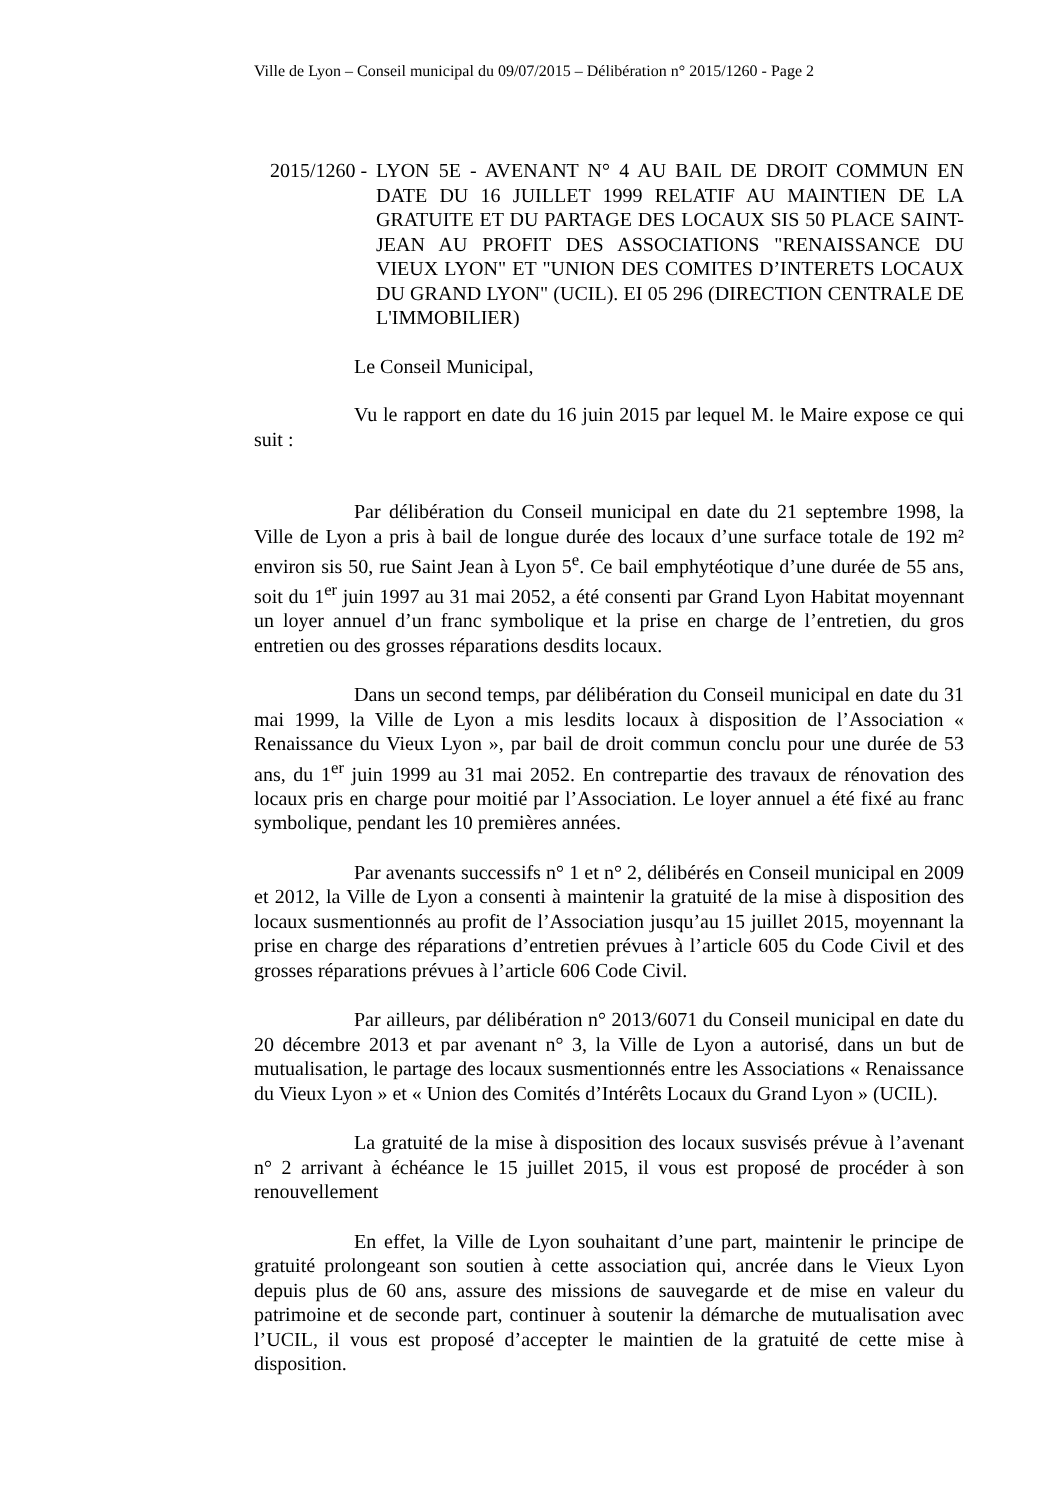Ville de Lyon – Conseil municipal du 09/07/2015 – Délibération n° 2015/1260 - Page 2
2015/1260 -
LYON 5E - AVENANT N° 4 AU BAIL DE DROIT COMMUN EN DATE DU 16 JUILLET 1999 RELATIF AU MAINTIEN DE LA GRATUITE ET DU PARTAGE DES LOCAUX SIS 50 PLACE SAINT-JEAN AU PROFIT DES ASSOCIATIONS "RENAISSANCE DU VIEUX LYON" ET "UNION DES COMITES D’INTERETS LOCAUX DU GRAND LYON" (UCIL). EI 05 296 (DIRECTION CENTRALE DE L'IMMOBILIER)
Le Conseil Municipal,
Vu le rapport en date du 16 juin 2015 par lequel M. le Maire expose ce qui suit :
Par délibération du Conseil municipal en date du 21 septembre 1998, la Ville de Lyon a pris à bail de longue durée des locaux d’une surface totale de 192 m² environ sis 50, rue Saint Jean à Lyon 5<sup>e</sup>. Ce bail emphytéotique d’une durée de 55 ans, soit du 1<sup>er</sup> juin 1997 au 31 mai 2052, a été consenti par Grand Lyon Habitat moyennant un loyer annuel d’un franc symbolique et la prise en charge de l’entretien, du gros entretien ou des grosses réparations desdits locaux.
Dans un second temps, par délibération du Conseil municipal en date du 31 mai 1999, la Ville de Lyon a mis lesdits locaux à disposition de l’Association « Renaissance du Vieux Lyon », par bail de droit commun conclu pour une durée de 53 ans, du 1<sup>er</sup> juin 1999 au 31 mai 2052. En contrepartie des travaux de rénovation des locaux pris en charge pour moitié par l’Association. Le loyer annuel a été fixé au franc symbolique, pendant les 10 premières années.
Par avenants successifs n° 1 et n° 2, délibérés en Conseil municipal en 2009 et 2012, la Ville de Lyon a consenti à maintenir la gratuité de la mise à disposition des locaux susmentionnés au profit de l’Association jusqu’au 15 juillet 2015, moyennant la prise en charge des réparations d’entretien prévues à l’article 605 du Code Civil et des grosses réparations prévues à l’article 606 Code Civil.
Par ailleurs, par délibération n° 2013/6071 du Conseil municipal en date du 20 décembre 2013 et par avenant n° 3, la Ville de Lyon a autorisé, dans un but de mutualisation, le partage des locaux susmentionnés entre les Associations « Renaissance du Vieux Lyon » et « Union des Comités d’Intérêts Locaux du Grand Lyon » (UCIL).
La gratuité de la mise à disposition des locaux susvisés prévue à l’avenant n° 2 arrivant à échéance le 15 juillet 2015, il vous est proposé de procéder à son renouvellement
En effet, la Ville de Lyon souhaitant d’une part, maintenir le principe de gratuité prolongeant son soutien à cette association qui, ancrée dans le Vieux Lyon depuis plus de 60 ans, assure des missions de sauvegarde et de mise en valeur du patrimoine et de seconde part, continuer à soutenir la démarche de mutualisation avec l’UCIL, il vous est proposé d’accepter le maintien de la gratuité de cette mise à disposition.